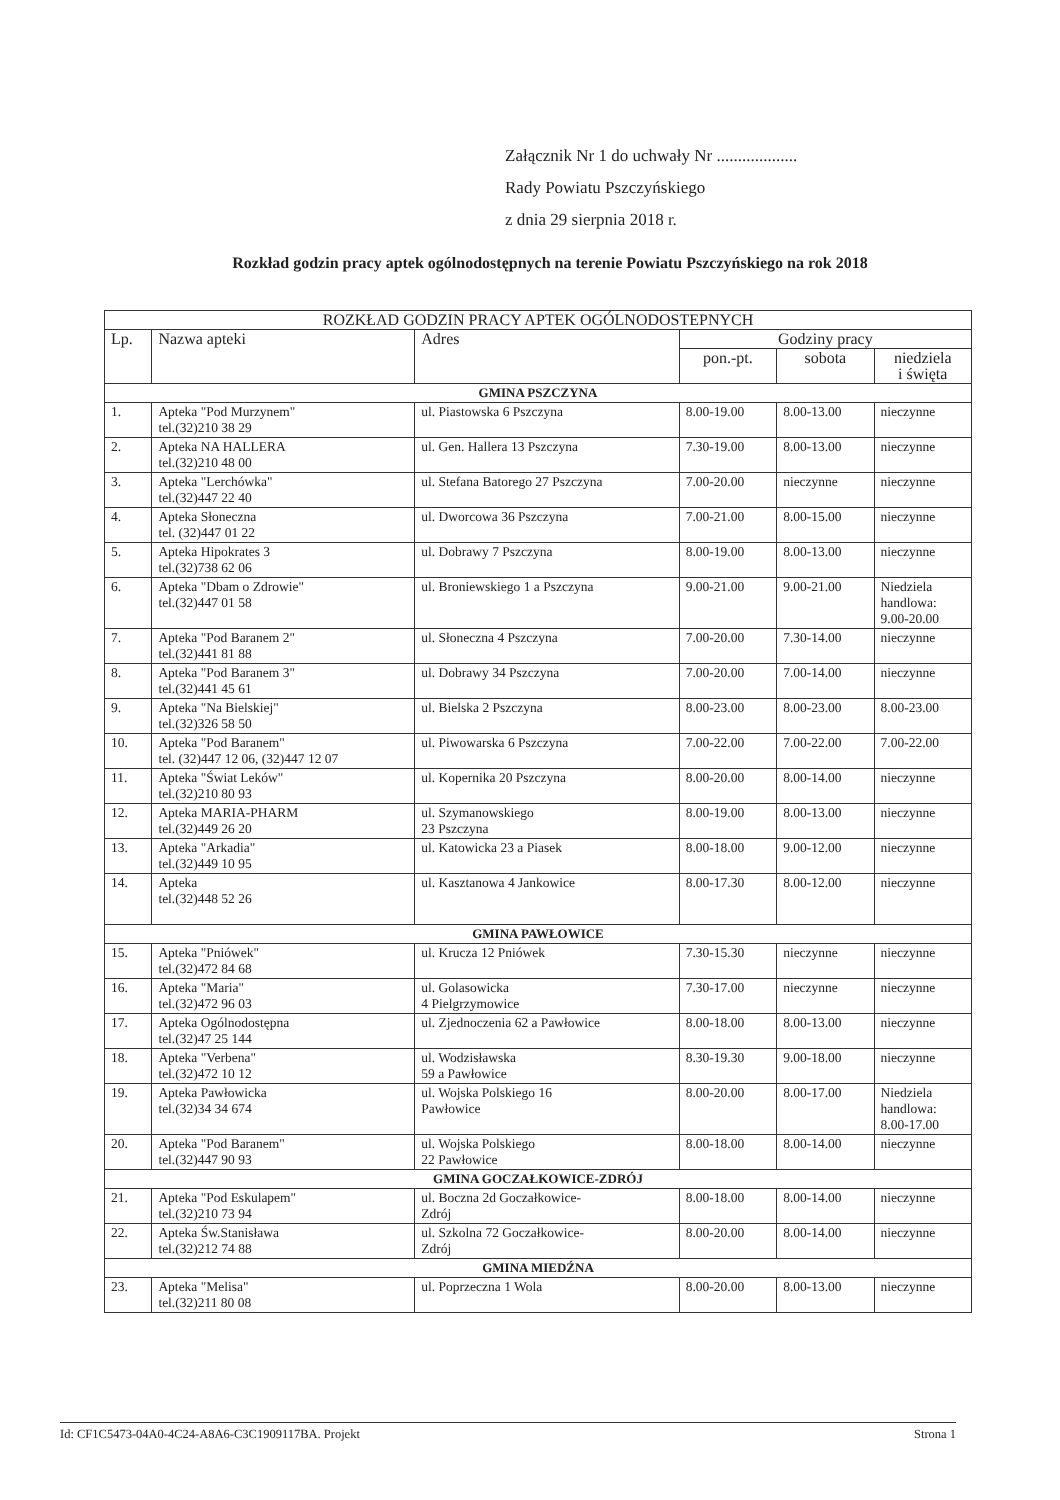Załącznik Nr 1 do uchwały Nr ...................
Rady Powiatu Pszczyńskiego
z dnia 29 sierpnia 2018 r.
Rozkład godzin pracy aptek ogólnodostępnych na terenie Powiatu Pszczyńskiego na rok 2018
| ROZKŁAD GODZIN PRACY APTEK OGÓLNODOSTEPNYCH | | | | | |
| --- | --- | --- | --- | --- | --- |
| Lp. | Nazwa apteki | Adres | Godziny pracy | | |
| | | | pon.-pt. | sobota | niedziela i święta |
| GMINA PSZCZYNA | | | | | |
| 1. | Apteka "Pod Murzynem" tel.(32)210 38 29 | ul. Piastowska 6 Pszczyna | 8.00-19.00 | 8.00-13.00 | nieczynne |
| 2. | Apteka NA HALLERA tel.(32)210 48 00 | ul. Gen. Hallera 13 Pszczyna | 7.30-19.00 | 8.00-13.00 | nieczynne |
| 3. | Apteka "Lerchówka" tel.(32)447 22 40 | ul. Stefana Batorego 27 Pszczyna | 7.00-20.00 | nieczynne | nieczynne |
| 4. | Apteka Słoneczna tel. (32)447 01 22 | ul. Dworcowa 36 Pszczyna | 7.00-21.00 | 8.00-15.00 | nieczynne |
| 5. | Apteka Hipokrates 3 tel.(32)738 62 06 | ul. Dobrawy 7 Pszczyna | 8.00-19.00 | 8.00-13.00 | nieczynne |
| 6. | Apteka "Dbam o Zdrowie" tel.(32)447 01 58 | ul. Broniewskiego 1 a Pszczyna | 9.00-21.00 | 9.00-21.00 | Niedziela handlowa: 9.00-20.00 |
| 7. | Apteka "Pod Baranem 2" tel.(32)441 81 88 | ul. Słoneczna 4 Pszczyna | 7.00-20.00 | 7.30-14.00 | nieczynne |
| 8. | Apteka "Pod Baranem 3" tel.(32)441 45 61 | ul. Dobrawy 34 Pszczyna | 7.00-20.00 | 7.00-14.00 | nieczynne |
| 9. | Apteka "Na Bielskiej" tel.(32)326 58 50 | ul. Bielska 2 Pszczyna | 8.00-23.00 | 8.00-23.00 | 8.00-23.00 |
| 10. | Apteka "Pod Baranem" tel. (32)447 12 06, (32)447 12 07 | ul. Piwowarska 6 Pszczyna | 7.00-22.00 | 7.00-22.00 | 7.00-22.00 |
| 11. | Apteka "Świat Leków" tel.(32)210 80 93 | ul. Kopernika 20 Pszczyna | 8.00-20.00 | 8.00-14.00 | nieczynne |
| 12. | Apteka MARIA-PHARM tel.(32)449 26 20 | ul. Szymanowskiego 23 Pszczyna | 8.00-19.00 | 8.00-13.00 | nieczynne |
| 13. | Apteka "Arkadia" tel.(32)449 10 95 | ul. Katowicka 23 a Piasek | 8.00-18.00 | 9.00-12.00 | nieczynne |
| 14. | Apteka tel.(32)448 52 26 | ul. Kasztanowa 4 Jankowice | 8.00-17.30 | 8.00-12.00 | nieczynne |
| GMINA PAWŁOWICE | | | | | |
| 15. | Apteka "Pniówek" tel.(32)472 84 68 | ul. Krucza 12 Pniówek | 7.30-15.30 | nieczynne | nieczynne |
| 16. | Apteka "Maria" tel.(32)472 96 03 | ul. Golasowicka 4 Pielgrzymowice | 7.30-17.00 | nieczynne | nieczynne |
| 17. | Apteka Ogólnodostępna tel.(32)47 25 144 | ul. Zjednoczenia 62 a Pawłowice | 8.00-18.00 | 8.00-13.00 | nieczynne |
| 18. | Apteka "Verbena" tel.(32)472 10 12 | ul. Wodzisławska 59 a Pawłowice | 8.30-19.30 | 9.00-18.00 | nieczynne |
| 19. | Apteka Pawłowicka tel.(32)34 34 674 | ul. Wojska Polskiego 16 Pawłowice | 8.00-20.00 | 8.00-17.00 | Niedziela handlowa: 8.00-17.00 |
| 20. | Apteka "Pod Baranem" tel.(32)447 90 93 | ul. Wojska Polskiego 22 Pawłowice | 8.00-18.00 | 8.00-14.00 | nieczynne |
| GMINA GOCZAŁKOWICE-ZDRÓJ | | | | | |
| 21. | Apteka "Pod Eskulapem" tel.(32)210 73 94 | ul. Boczna 2d Goczałkowice- Zdrój | 8.00-18.00 | 8.00-14.00 | nieczynne |
| 22. | Apteka Św.Stanisława tel.(32)212 74 88 | ul. Szkolna 72 Goczałkowice- Zdrój | 8.00-20.00 | 8.00-14.00 | nieczynne |
| GMINA MIEDŹNA | | | | | |
| 23. | Apteka "Melisa" tel.(32)211 80 08 | ul. Poprzeczna 1 Wola | 8.00-20.00 | 8.00-13.00 | nieczynne |
Id: CF1C5473-04A0-4C24-A8A6-C3C1909117BA. Projekt Strona 1